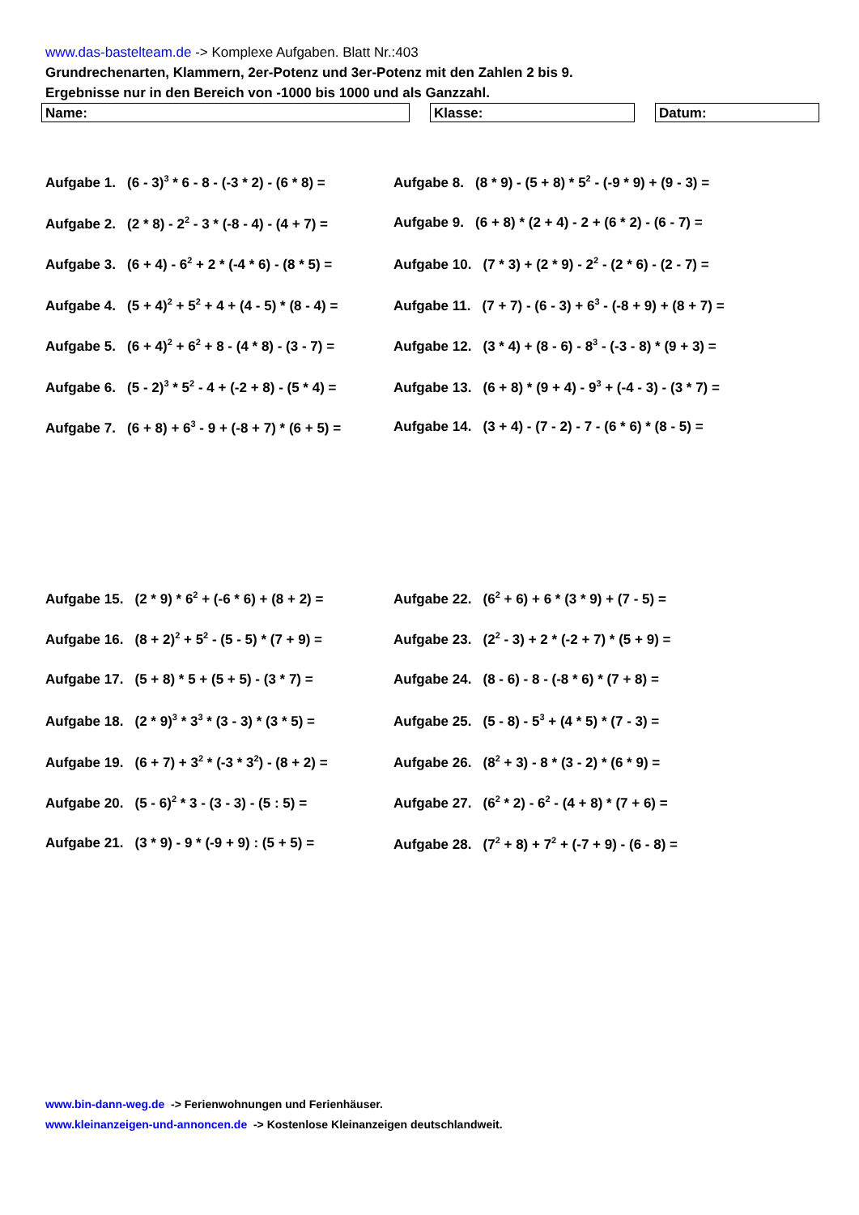www.das-bastelteam.de -> Komplexe Aufgaben. Blatt Nr.:403
Grundrechenarten, Klammern, 2er-Potenz und 3er-Potenz mit den Zahlen 2 bis 9.
Ergebnisse nur in den Bereich von -1000 bis 1000 und als Ganzzahl.
Name: Klasse: Datum:
Aufgabe 1. (6 - 3)<sup>3</sup> * 6 - 8 - (-3 * 2) - (6 * 8) =
Aufgabe 8. (8 * 9) - (5 + 8) * 5<sup>2</sup> - (-9 * 9) + (9 - 3) =
Aufgabe 2. (2 * 8) - 2<sup>2</sup> - 3 * (-8 - 4) - (4 + 7) =
Aufgabe 9. (6 + 8) * (2 + 4) - 2 + (6 * 2) - (6 - 7) =
Aufgabe 3. (6 + 4) - 6<sup>2</sup> + 2 * (-4 * 6) - (8 * 5) =
Aufgabe 10. (7 * 3) + (2 * 9) - 2<sup>2</sup> - (2 * 6) - (2 - 7) =
Aufgabe 4. (5 + 4)<sup>2</sup> + 5<sup>2</sup> + 4 + (4 - 5) * (8 - 4) =
Aufgabe 11. (7 + 7) - (6 - 3) + 6<sup>3</sup> - (-8 + 9) + (8 + 7) =
Aufgabe 5. (6 + 4)<sup>2</sup> + 6<sup>2</sup> + 8 - (4 * 8) - (3 - 7) =
Aufgabe 12. (3 * 4) + (8 - 6) - 8<sup>3</sup> - (-3 - 8) * (9 + 3) =
Aufgabe 6. (5 - 2)<sup>3</sup> * 5<sup>2</sup> - 4 + (-2 + 8) - (5 * 4) =
Aufgabe 13. (6 + 8) * (9 + 4) - 9<sup>3</sup> + (-4 - 3) - (3 * 7) =
Aufgabe 7. (6 + 8) + 6<sup>3</sup> - 9 + (-8 + 7) * (6 + 5) =
Aufgabe 14. (3 + 4) - (7 - 2) - 7 - (6 * 6) * (8 - 5) =
Aufgabe 15. (2 * 9) * 6<sup>2</sup> + (-6 * 6) + (8 + 2) =
Aufgabe 22. (6<sup>2</sup> + 6) + 6 * (3 * 9) + (7 - 5) =
Aufgabe 16. (8 + 2)<sup>2</sup> + 5<sup>2</sup> - (5 - 5) * (7 + 9) =
Aufgabe 23. (2<sup>2</sup> - 3) + 2 * (-2 + 7) * (5 + 9) =
Aufgabe 17. (5 + 8) * 5 + (5 + 5) - (3 * 7) =
Aufgabe 24. (8 - 6) - 8 - (-8 * 6) * (7 + 8) =
Aufgabe 18. (2 * 9)<sup>3</sup> * 3<sup>3</sup> * (3 - 3) * (3 * 5) =
Aufgabe 25. (5 - 8) - 5<sup>3</sup> + (4 * 5) * (7 - 3) =
Aufgabe 19. (6 + 7) + 3<sup>2</sup> * (-3 * 3<sup>2</sup>) - (8 + 2) =
Aufgabe 26. (8<sup>2</sup> + 3) - 8 * (3 - 2) * (6 * 9) =
Aufgabe 20. (5 - 6)<sup>2</sup> * 3 - (3 - 3) - (5 : 5) =
Aufgabe 27. (6<sup>2</sup> * 2) - 6<sup>2</sup> - (4 + 8) * (7 + 6) =
Aufgabe 21. (3 * 9) - 9 * (-9 + 9) : (5 + 5) =
Aufgabe 28. (7<sup>2</sup> + 8) + 7<sup>2</sup> + (-7 + 9) - (6 - 8) =
www.bin-dann-weg.de -> Ferienwohnungen und Ferienhäuser.
www.kleinanzeigen-und-annoncen.de -> Kostenlose Kleinanzeigen deutschlandweit.